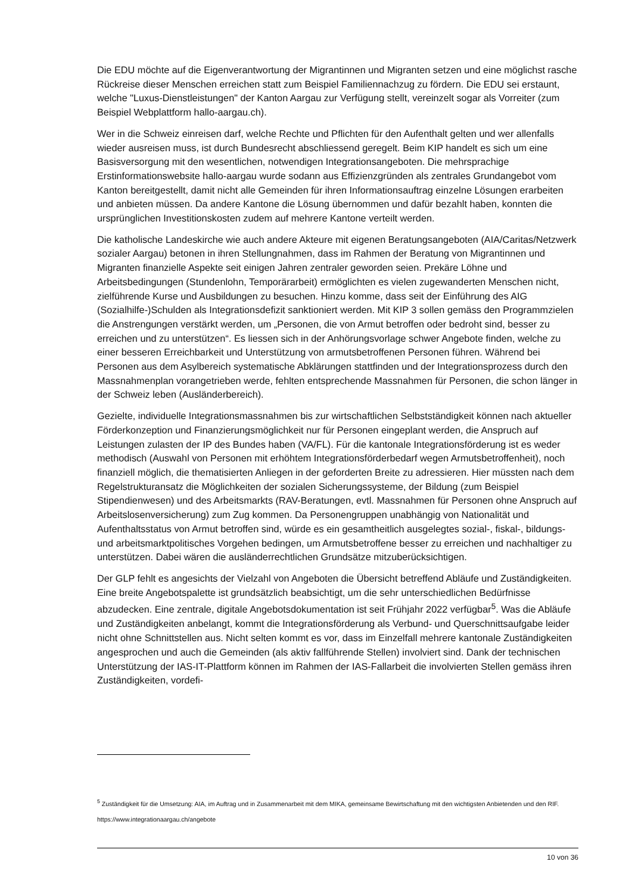Die EDU möchte auf die Eigenverantwortung der Migrantinnen und Migranten setzen und eine möglichst rasche Rückreise dieser Menschen erreichen statt zum Beispiel Familiennachzug zu fördern. Die EDU sei erstaunt, welche "Luxus-Dienstleistungen" der Kanton Aargau zur Verfügung stellt, vereinzelt sogar als Vorreiter (zum Beispiel Webplattform hallo-aargau.ch).
Wer in die Schweiz einreisen darf, welche Rechte und Pflichten für den Aufenthalt gelten und wer allenfalls wieder ausreisen muss, ist durch Bundesrecht abschliessend geregelt. Beim KIP handelt es sich um eine Basisversorgung mit den wesentlichen, notwendigen Integrationsangeboten. Die mehrsprachige Erstinformationswebsite hallo-aargau wurde sodann aus Effizienzgründen als zentrales Grundangebot vom Kanton bereitgestellt, damit nicht alle Gemeinden für ihren Informationsauftrag einzelne Lösungen erarbeiten und anbieten müssen. Da andere Kantone die Lösung übernommen und dafür bezahlt haben, konnten die ursprünglichen Investitionskosten zudem auf mehrere Kantone verteilt werden.
Die katholische Landeskirche wie auch andere Akteure mit eigenen Beratungsangeboten (AIA/Caritas/Netzwerk sozialer Aargau) betonen in ihren Stellungnahmen, dass im Rahmen der Beratung von Migrantinnen und Migranten finanzielle Aspekte seit einigen Jahren zentraler geworden seien. Prekäre Löhne und Arbeitsbedingungen (Stundenlohn, Temporärarbeit) ermöglichten es vielen zugewanderten Menschen nicht, zielführende Kurse und Ausbildungen zu besuchen. Hinzu komme, dass seit der Einführung des AIG (Sozialhilfe-)Schulden als Integrationsdefizit sanktioniert werden. Mit KIP 3 sollen gemäss den Programmzielen die Anstrengungen verstärkt werden, um „Personen, die von Armut betroffen oder bedroht sind, besser zu erreichen und zu unterstützen“. Es liessen sich in der Anhörungsvorlage schwer Angebote finden, welche zu einer besseren Erreichbarkeit und Unterstützung von armutsbetroffenen Personen führen. Während bei Personen aus dem Asylbereich systematische Abklärungen stattfinden und der Integrationsprozess durch den Massnahmenplan vorangetrieben werde, fehlten entsprechende Massnahmen für Personen, die schon länger in der Schweiz leben (Ausländerbereich).
Gezielte, individuelle Integrationsmassnahmen bis zur wirtschaftlichen Selbstständigkeit können nach aktueller Förderkonzeption und Finanzierungsmöglichkeit nur für Personen eingeplant werden, die Anspruch auf Leistungen zulasten der IP des Bundes haben (VA/FL). Für die kantonale Integrationsförderung ist es weder methodisch (Auswahl von Personen mit erhöhtem Integrationsförderbedarf wegen Armutsbetroffenheit), noch finanziell möglich, die thematisierten Anliegen in der geforderten Breite zu adressieren. Hier müssten nach dem Regelstrukturansatz die Möglichkeiten der sozialen Sicherungssysteme, der Bildung (zum Beispiel Stipendienwesen) und des Arbeitsmarkts (RAV-Beratungen, evtl. Massnahmen für Personen ohne Anspruch auf Arbeitslosenversicherung) zum Zug kommen. Da Personengruppen unabhängig von Nationalität und Aufenthaltsstatus von Armut betroffen sind, würde es ein gesamtheitlich ausgelegtes sozial-, fiskal-, bildungs- und arbeitsmarktpolitisches Vorgehen bedingen, um Armutsbetroffene besser zu erreichen und nachhaltiger zu unterstützen. Dabei wären die ausländerrechtlichen Grundsätze mitzuberücksichtigen.
Der GLP fehlt es angesichts der Vielzahl von Angeboten die Übersicht betreffend Abläufe und Zuständigkeiten. Eine breite Angebotspalette ist grundsätzlich beabsichtigt, um die sehr unterschiedlichen Bedürfnisse abzudecken. Eine zentrale, digitale Angebotsdokumentation ist seit Frühjahr 2022 verfügbar<sup>5</sup>. Was die Abläufe und Zuständigkeiten anbelangt, kommt die Integrationsförderung als Verbund- und Querschnittsaufgabe leider nicht ohne Schnittstellen aus. Nicht selten kommt es vor, dass im Einzelfall mehrere kantonale Zuständigkeiten angesprochen und auch die Gemeinden (als aktiv fallführende Stellen) involviert sind. Dank der technischen Unterstützung der IAS-IT-Plattform können im Rahmen der IAS-Fallarbeit die involvierten Stellen gemäss ihren Zuständigkeiten, vordefi-
<sup>5</sup> Zuständigkeit für die Umsetzung: AIA, im Auftrag und in Zusammenarbeit mit dem MIKA, gemeinsame Bewirtschaftung mit den wichtigsten Anbietenden und den RIF. https://www.integrationaargau.ch/angebote
10 von 36